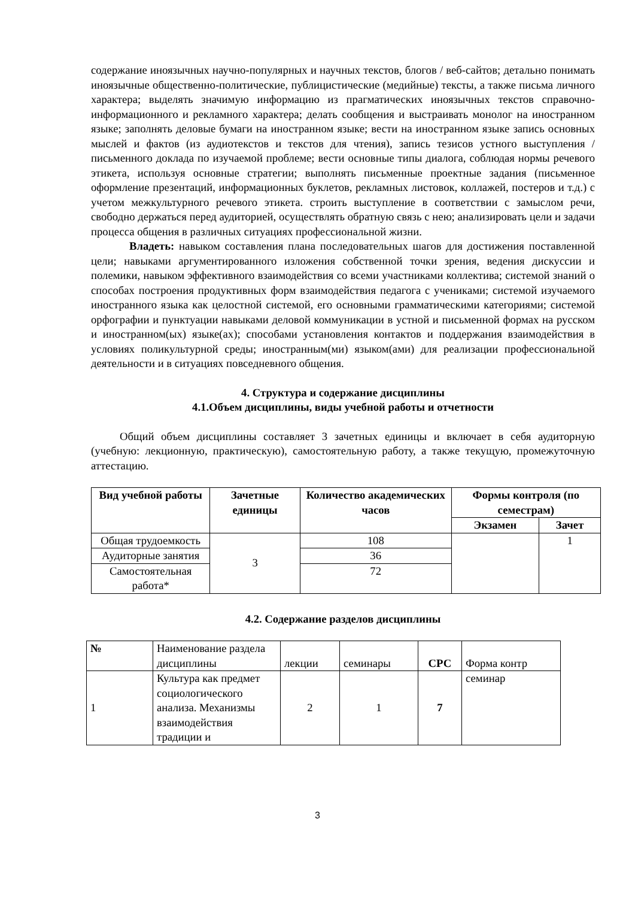содержание иноязычных научно-популярных и научных текстов, блогов / веб-сайтов; детально понимать иноязычные общественно-политические, публицистические (медийные) тексты, а также письма личного характера; выделять значимую информацию из прагматических иноязычных текстов справочно-информационного и рекламного характера; делать сообщения и выстраивать монолог на иностранном языке; заполнять деловые бумаги на иностранном языке; вести на иностранном языке запись основных мыслей и фактов (из аудиотекстов и текстов для чтения), запись тезисов устного выступления / письменного доклада по изучаемой проблеме; вести основные типы диалога, соблюдая нормы речевого этикета, используя основные стратегии; выполнять письменные проектные задания (письменное оформление презентаций, информационных буклетов, рекламных листовок, коллажей, постеров и т.д.) с учетом межкультурного речевого этикета. строить выступление в соответствии с замыслом речи, свободно держаться перед аудиторией, осуществлять обратную связь с нею; анализировать цели и задачи процесса общения в различных ситуациях профессиональной жизни.
Владеть: навыком составления плана последовательных шагов для достижения поставленной цели; навыками аргументированного изложения собственной точки зрения, ведения дискуссии и полемики, навыком эффективного взаимодействия со всеми участниками коллектива; системой знаний о способах построения продуктивных форм взаимодействия педагога с учениками; системой изучаемого иностранного языка как целостной системой, его основными грамматическими категориями; системой орфографии и пунктуации навыками деловой коммуникации в устной и письменной формах на русском и иностранном(ых) языке(ах); способами установления контактов и поддержания взаимодействия в условиях поликультурной среды; иностранным(ми) языком(ами) для реализации профессиональной деятельности и в ситуациях повседневного общения.
4. Структура и содержание дисциплины
4.1.Объем дисциплины, виды учебной работы и отчетности
Общий объем дисциплины составляет 3 зачетных единицы и включает в себя аудиторную (учебную: лекционную, практическую), самостоятельную работу, а также текущую, промежуточную аттестацию.
| Вид учебной работы | Зачетные единицы | Количество академических часов | Формы контроля (по семестрам) | |
| | | | Экзамен | Зачет |
| Общая трудоемкость | 3 | 108 | | 1 |
| Аудиторные занятия | | 36 | | |
| Самостоятельная работа* | | 72 | | |
4.2. Содержание разделов дисциплины
| № | Наименование раздела дисциплины | лекции | семинары | СРС | Форма контр |
| 1 | Культура как предмет социологического анализа. Механизмы взаимодействия традиции и | 2 | 1 | 7 | семинар |
3